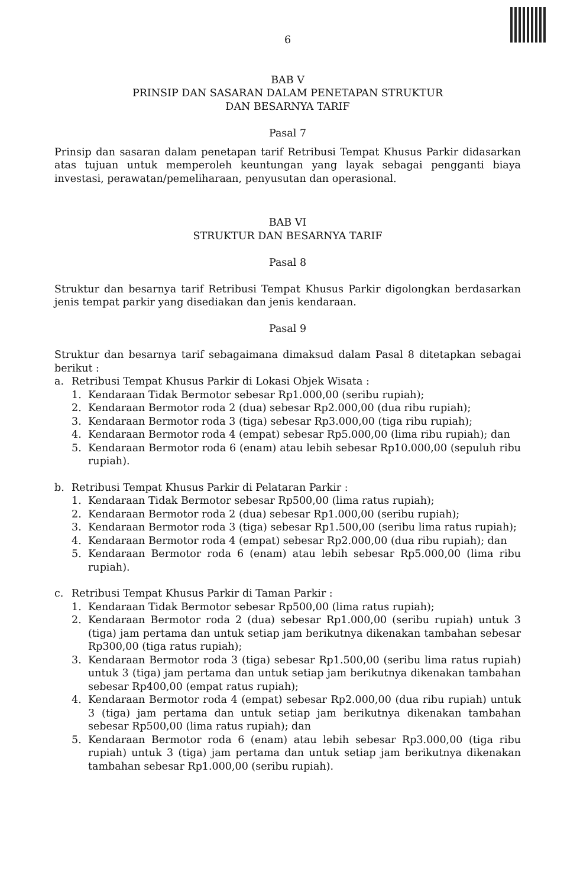6
BAB V
PRINSIP DAN SASARAN DALAM PENETAPAN STRUKTUR
DAN BESARNYA TARIF
Pasal 7
Prinsip dan sasaran dalam penetapan tarif Retribusi Tempat Khusus Parkir didasarkan atas tujuan untuk memperoleh keuntungan yang layak sebagai pengganti biaya investasi, perawatan/pemeliharaan, penyusutan dan operasional.
BAB VI
STRUKTUR DAN BESARNYA TARIF
Pasal 8
Struktur dan besarnya tarif Retribusi Tempat Khusus Parkir digolongkan berdasarkan jenis tempat parkir yang disediakan dan jenis kendaraan.
Pasal 9
Struktur dan besarnya tarif sebagaimana dimaksud dalam Pasal 8 ditetapkan sebagai berikut :
a. Retribusi Tempat Khusus Parkir di Lokasi Objek Wisata :
1. Kendaraan Tidak Bermotor sebesar Rp1.000,00 (seribu rupiah);
2. Kendaraan Bermotor roda 2 (dua) sebesar Rp2.000,00 (dua ribu rupiah);
3. Kendaraan Bermotor roda 3 (tiga) sebesar Rp3.000,00 (tiga ribu rupiah);
4. Kendaraan Bermotor roda 4 (empat) sebesar Rp5.000,00 (lima ribu rupiah); dan
5. Kendaraan Bermotor roda 6 (enam) atau lebih sebesar Rp10.000,00 (sepuluh ribu rupiah).
b. Retribusi Tempat Khusus Parkir di Pelataran Parkir :
1. Kendaraan Tidak Bermotor sebesar Rp500,00 (lima ratus rupiah);
2. Kendaraan Bermotor roda 2 (dua) sebesar Rp1.000,00 (seribu rupiah);
3. Kendaraan Bermotor roda 3 (tiga) sebesar Rp1.500,00 (seribu lima ratus rupiah);
4. Kendaraan Bermotor roda 4 (empat) sebesar Rp2.000,00 (dua ribu rupiah); dan
5. Kendaraan Bermotor roda 6 (enam) atau lebih sebesar Rp5.000,00 (lima ribu rupiah).
c. Retribusi Tempat Khusus Parkir di Taman Parkir :
1. Kendaraan Tidak Bermotor sebesar Rp500,00 (lima ratus rupiah);
2. Kendaraan Bermotor roda 2 (dua) sebesar Rp1.000,00 (seribu rupiah) untuk 3 (tiga) jam pertama dan untuk setiap jam berikutnya dikenakan tambahan sebesar Rp300,00 (tiga ratus rupiah);
3. Kendaraan Bermotor roda 3 (tiga) sebesar Rp1.500,00 (seribu lima ratus rupiah) untuk 3 (tiga) jam pertama dan untuk setiap jam berikutnya dikenakan tambahan sebesar Rp400,00 (empat ratus rupiah);
4. Kendaraan Bermotor roda 4 (empat) sebesar Rp2.000,00 (dua ribu rupiah) untuk 3 (tiga) jam pertama dan untuk setiap jam berikutnya dikenakan tambahan sebesar Rp500,00 (lima ratus rupiah); dan
5. Kendaraan Bermotor roda 6 (enam) atau lebih sebesar Rp3.000,00 (tiga ribu rupiah) untuk 3 (tiga) jam pertama dan untuk setiap jam berikutnya dikenakan tambahan sebesar Rp1.000,00 (seribu rupiah).